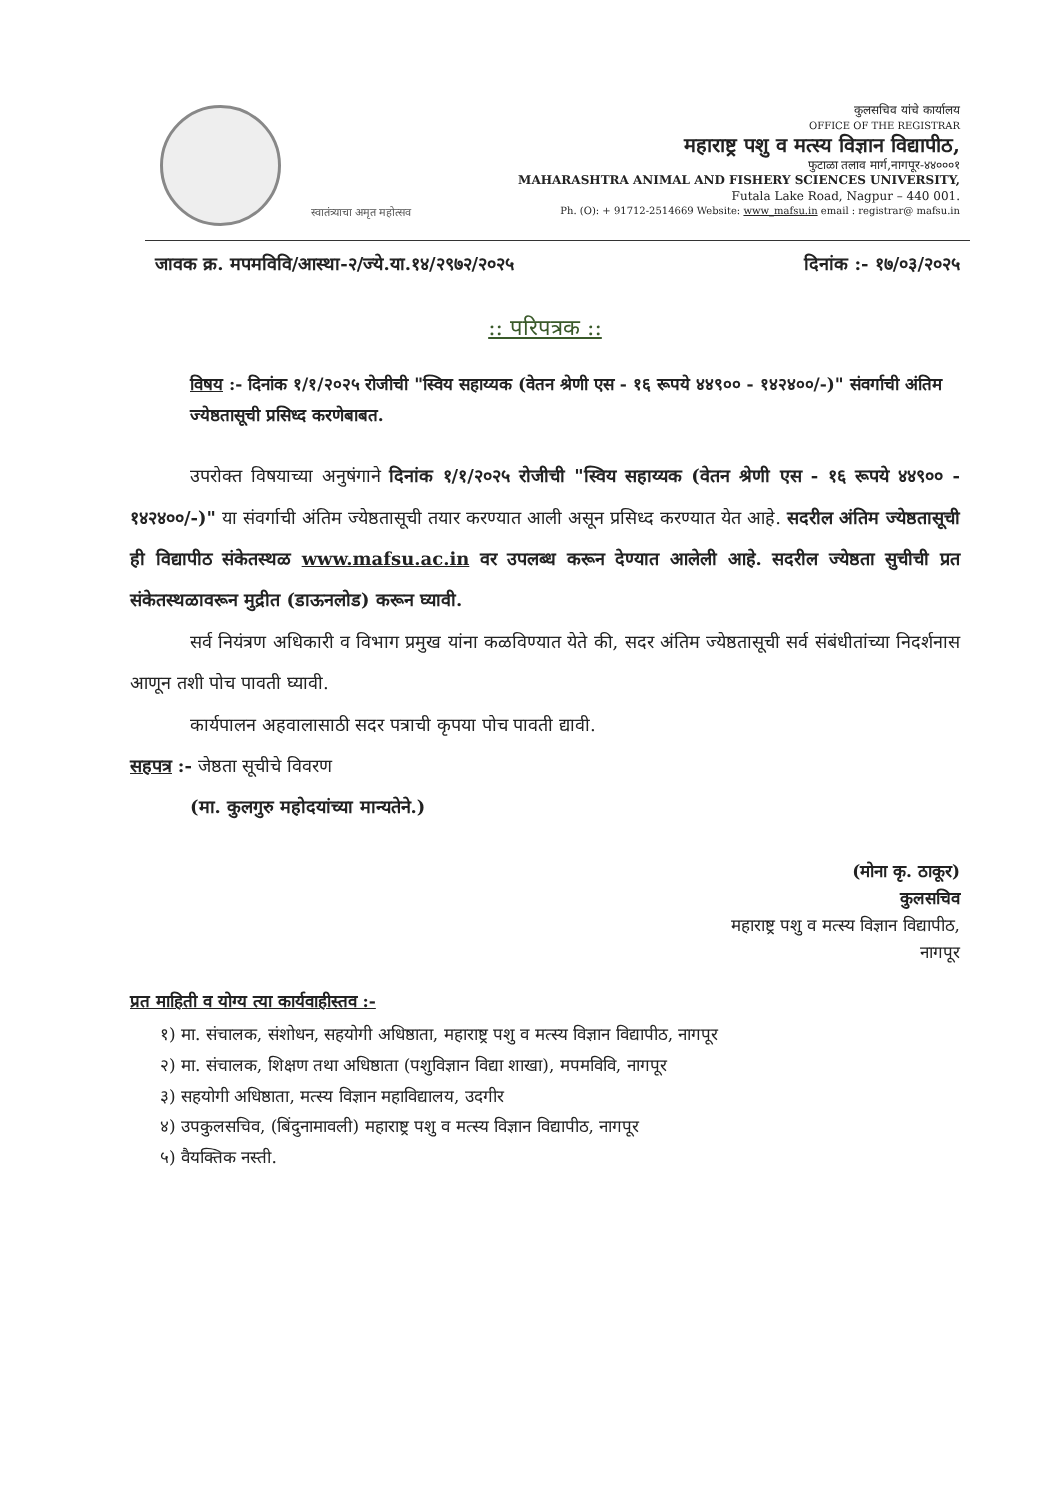स्वातंत्र्याचा अमृत महोत्सव
कुलसचिव यांचे कार्यालय
OFFICE OF THE REGISTRAR
महाराष्ट्र पशु व मत्स्य विज्ञान विद्यापीठ,
फुटाळा तलाव मार्ग,नागपूर-४४०००१
MAHARASHTRA ANIMAL AND FISHERY SCIENCES UNIVERSITY,
Futala Lake Road, Nagpur – 440 001.
Ph. (O): + 91712-2514669 Website: www_mafsu.in email : registrar@ mafsu.in
जावक क्र. मपमविवि/आस्था-२/ज्ये.या.१४/२९७२/२०२५ दिनांक :- १७/०३/२०२५
:: परिपत्रक ::
विषय :- दिनांक १/१/२०२५ रोजीची "स्विय सहाय्यक (वेतन श्रेणी एस - १६ रूपये ४४९०० - १४२४००/-)" संवर्गाची अंतिम ज्येष्ठतासूची प्रसिध्द करणेबाबत.
उपरोक्त विषयाच्या अनुषंगाने दिनांक १/१/२०२५ रोजीची "स्विय सहाय्यक (वेतन श्रेणी एस - १६ रूपये ४४९०० - १४२४००/-)" या संवर्गाची अंतिम ज्येष्ठतासूची तयार करण्यात आली असून प्रसिध्द करण्यात येत आहे. सदरील अंतिम ज्येष्ठतासूची ही विद्यापीठ संकेतस्थळ www.mafsu.ac.in वर उपलब्ध करून देण्यात आलेली आहे. सदरील ज्येष्ठता सुचीची प्रत संकेतस्थळावरून मुद्रीत (डाऊनलोड) करून घ्यावी.
सर्व नियंत्रण अधिकारी व विभाग प्रमुख यांना कळविण्यात येते की, सदर अंतिम ज्येष्ठतासूची सर्व संबंधीतांच्या निदर्शनास आणून तशी पोच पावती घ्यावी.
कार्यपालन अहवालासाठी सदर पत्राची कृपया पोच पावती द्यावी.
सहपत्र :- जेष्ठता सूचीचे विवरण
(मा. कुलगुरु महोदयांच्या मान्यतेने.)
(मोना कृ. ठाकूर)
कुलसचिव
महाराष्ट्र पशु व मत्स्य विज्ञान विद्यापीठ,
नागपूर
प्रत माहिती व योग्य त्या कार्यवाहीस्तव :-
१) मा. संचालक, संशोधन, सहयोगी अधिष्ठाता, महाराष्ट्र पशु व मत्स्य विज्ञान विद्यापीठ, नागपूर
२) मा. संचालक, शिक्षण तथा अधिष्ठाता (पशुविज्ञान विद्या शाखा), मपमविवि, नागपूर
३) सहयोगी अधिष्ठाता, मत्स्य विज्ञान महाविद्यालय, उदगीर
४) उपकुलसचिव, (बिंदुनामावली) महाराष्ट्र पशु व मत्स्य विज्ञान विद्यापीठ, नागपूर
५) वैयक्तिक नस्ती.